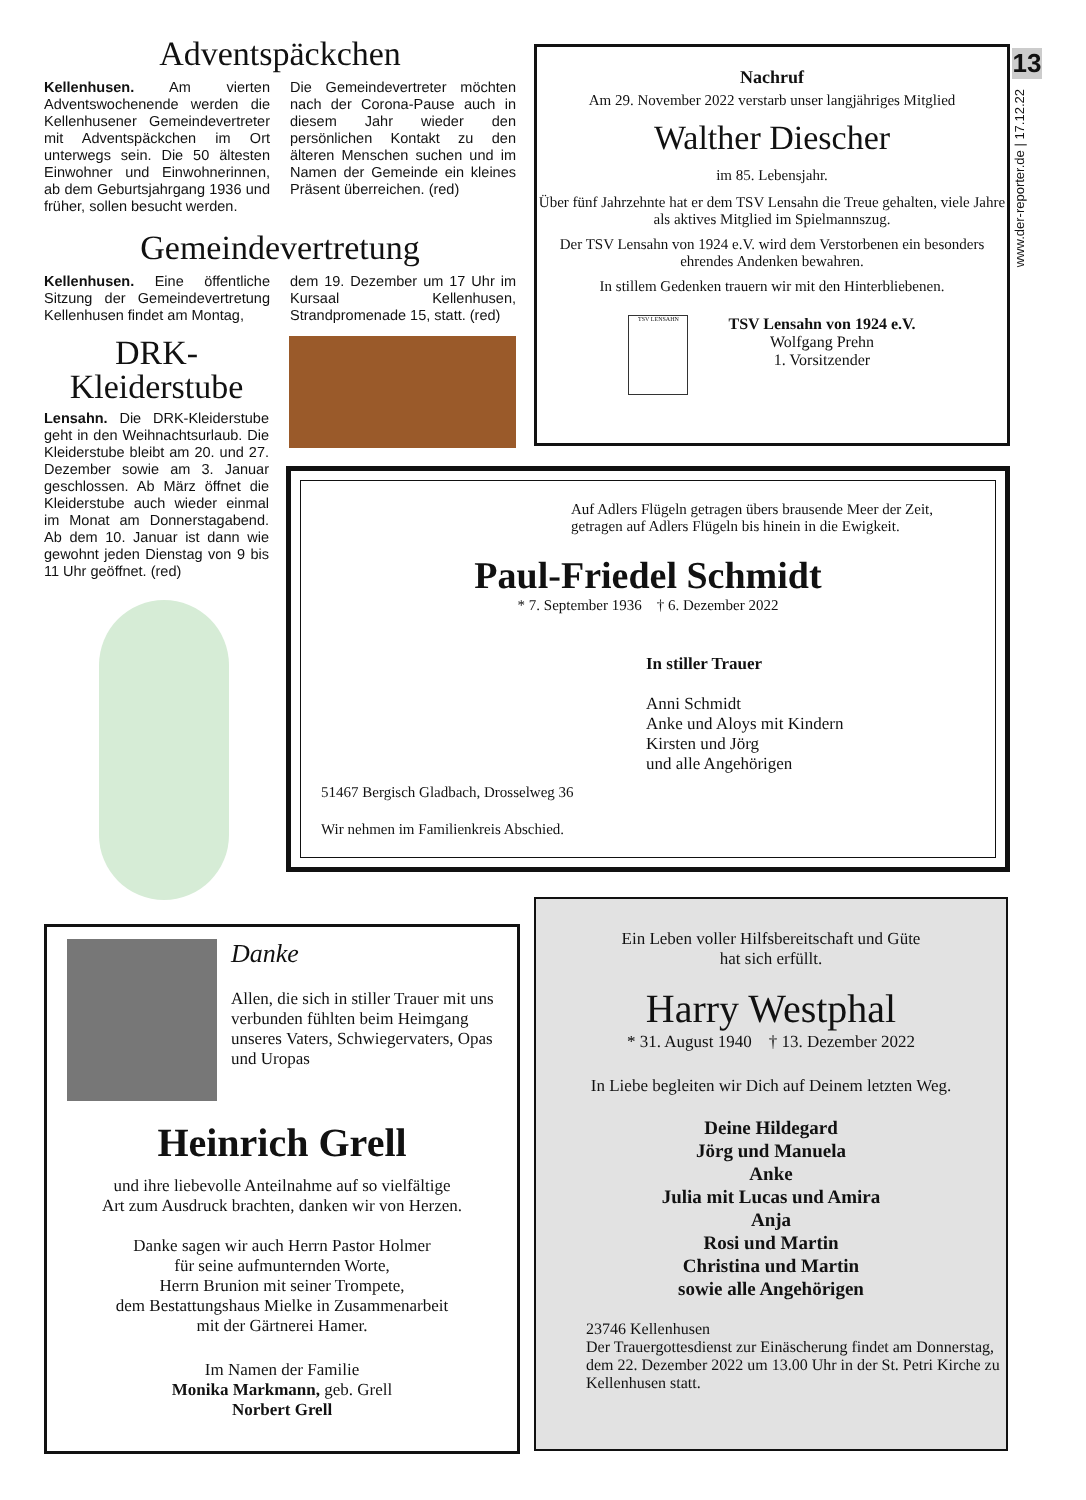Adventspäckchen
Kellenhusen. Am vierten Adventswochenende werden die Kellenhusener Gemeindevertreter mit Adventspäckchen im Ort unterwegs sein. Die 50 ältesten Einwohner und Einwohnerinnen, ab dem Geburtsjahrgang 1936 und früher, sollen besucht werden.
Die Gemeindevertreter möchten nach der Corona-Pause auch in diesem Jahr wieder den persönlichen Kontakt zu den älteren Menschen suchen und im Namen der Gemeinde ein kleines Präsent überreichen. (red)
Gemeindevertretung
Kellenhusen. Eine öffentliche Sitzung der Gemeindevertretung Kellenhusen findet am Montag,
dem 19. Dezember um 17 Uhr im Kursaal Kellenhusen, Strandpromenade 15, statt. (red)
DRK-
Kleiderstube
Lensahn. Die DRK-Kleiderstube geht in den Weihnachtsurlaub. Die Kleiderstube bleibt am 20. und 27. Dezember sowie am 3. Januar geschlossen. Ab März öffnet die Kleiderstube auch wieder einmal im Monat am Donnerstagabend. Ab dem 10. Januar ist dann wie gewohnt jeden Dienstag von 9 bis 11 Uhr geöffnet. (red)
Nachruf
Am 29. November 2022 verstarb unser langjähriges Mitglied
Walther Diescher
im 85. Lebensjahr.
Über fünf Jahrzehnte hat er dem TSV Lensahn die Treue gehalten, viele Jahre als aktives Mitglied im Spielmannszug.
Der TSV Lensahn von 1924 e.V. wird dem Verstorbenen ein besonders ehrendes Andenken bewahren.
In stillem Gedenken trauern wir mit den Hinterbliebenen.
TSV LENSAHN
TSV Lensahn von 1924 e.V.
Wolfgang Prehn
1. Vorsitzender
13
www.der-reporter.de | 17.12.22
Auf Adlers Flügeln getragen übers brausende Meer der Zeit,
getragen auf Adlers Flügeln bis hinein in die Ewigkeit.
Paul-Friedel Schmidt
* 7. September 1936 † 6. Dezember 2022
In stiller Trauer
Anni Schmidt
Anke und Aloys mit Kindern
Kirsten und Jörg
und alle Angehörigen
51467 Bergisch Gladbach, Drosselweg 36
Wir nehmen im Familienkreis Abschied.
Danke
Allen, die sich in stiller Trauer mit uns verbunden fühlten beim Heimgang unseres Vaters, Schwiegervaters, Opas und Uropas
Heinrich Grell
und ihre liebevolle Anteilnahme auf so vielfältige
Art zum Ausdruck brachten, danken wir von Herzen.
Danke sagen wir auch Herrn Pastor Holmer
für seine aufmunternden Worte,
Herrn Brunion mit seiner Trompete,
dem Bestattungshaus Mielke in Zusammenarbeit
mit der Gärtnerei Hamer.
Im Namen der Familie
Monika Markmann, geb. Grell
Norbert Grell
Ein Leben voller Hilfsbereitschaft und Güte
hat sich erfüllt.
Harry Westphal
* 31. August 1940 † 13. Dezember 2022
In Liebe begleiten wir Dich auf Deinem letzten Weg.
Deine Hildegard
Jörg und Manuela
Anke
Julia mit Lucas und Amira
Anja
Rosi und Martin
Christina und Martin
sowie alle Angehörigen
23746 Kellenhusen
Der Trauergottesdienst zur Einäscherung findet am Donnerstag, dem 22. Dezember 2022 um 13.00 Uhr in der St. Petri Kirche zu Kellenhusen statt.